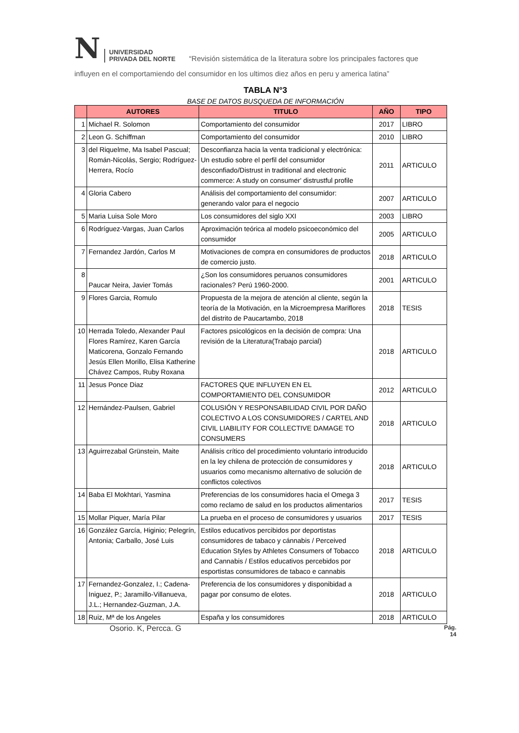N
UNIVERSIDAD
PRIVADA DEL NORTE
“Revisión sistemática de la literatura sobre los principales factores que
influyen en el comportamiendo del consumidor en los ultimos diez años en peru y america latina”
TABLA N°3
BASE DE DATOS BUSQUEDA DE INFORMACIÓN
| | AUTORES | TITULO | AÑO | TIPO |
| --- | --- | --- | --- | --- |
| 1 | Michael R. Solomon | Comportamiento del consumidor | 2017 | LIBRO |
| 2 | Leon G. Schiffman | Comportamiento del consumidor | 2010 | LIBRO |
| 3 | del Riquelme, Ma Isabel Pascual; Román-Nicolás, Sergio; Rodríguez-Herrera, Rocío | Desconfianza hacia la venta tradicional y electrónica: Un estudio sobre el perfil del consumidor desconfiado/Distrust in traditional and electronic commerce: A study on consumer' distrustful profile | 2011 | ARTICULO |
| 4 | Gloria Cabero | Análisis del comportamiento del consumidor: generando valor para el negocio | 2007 | ARTICULO |
| 5 | Maria Luisa Sole Moro | Los consumidores del siglo XXI | 2003 | LIBRO |
| 6 | Rodríguez-Vargas, Juan Carlos | Aproximación teórica al modelo psicoeconómico del consumidor | 2005 | ARTICULO |
| 7 | Fernandez Jardón, Carlos M | Motivaciones de compra en consumidores de productos de comercio justo. | 2018 | ARTICULO |
| 8 | Paucar Neira, Javier Tomás | ¿Son los consumidores peruanos consumidores racionales? Perú 1960-2000. | 2001 | ARTICULO |
| 9 | Flores Garcia, Romulo | Propuesta de la mejora de atención al cliente, según la teoría de la Motivación, en la Microempresa Mariflores del distrito de Paucartambo, 2018 | 2018 | TESIS |
| 10 | Herrada Toledo, Alexander Paul Flores Ramírez, Karen García Maticorena, Gonzalo Fernando Jesús Ellen Morillo, Elisa Katherine Chávez Campos, Ruby Roxana | Factores psicológicos en la decisión de compra: Una revisión de la Literatura(Trabajo parcial) | 2018 | ARTICULO |
| 11 | Jesus Ponce Diaz | FACTORES QUE INFLUYEN EN EL COMPORTAMIENTO DEL CONSUMIDOR | 2012 | ARTICULO |
| 12 | Hernández-Paulsen, Gabriel | COLUSIÓN Y RESPONSABILIDAD CIVIL POR DAÑO COLECTIVO A LOS CONSUMIDORES / CARTEL AND CIVIL LIABILITY FOR COLLECTIVE DAMAGE TO CONSUMERS | 2018 | ARTICULO |
| 13 | Aguirrezabal Grünstein, Maite | Análisis crítico del procedimiento voluntario introducido en la ley chilena de protección de consumidores y usuarios como mecanismo alternativo de solución de conflictos colectivos | 2018 | ARTICULO |
| 14 | Baba El Mokhtari, Yasmina | Preferencias de los consumidores hacia el Omega 3 como reclamo de salud en los productos alimentarios | 2017 | TESIS |
| 15 | Mollar Piquer, María Pilar | La prueba en el proceso de consumidores y usuarios | 2017 | TESIS |
| 16 | González García, Higinio; Pelegrín, Antonia; Carballo, José Luis | Estilos educativos percibidos por deportistas consumidores de tabaco y cánnabis / Perceived Education Styles by Athletes Consumers of Tobacco and Cannabis / Estilos educativos percebidos por esportistas consumidores de tabaco e cannabis | 2018 | ARTICULO |
| 17 | Fernandez-Gonzalez, I.; Cadena-Iniguez, P.; Jaramillo-Villanueva, J.L.; Hernandez-Guzman, J.A. | Preferencia de los consumidores y disponibidad a pagar por consumo de elotes. | 2018 | ARTICULO |
| 18 | Ruiz, Mª de los Angeles | España y los consumidores | 2018 | ARTICULO |
Osorio. K, Percca. G Pág.
14